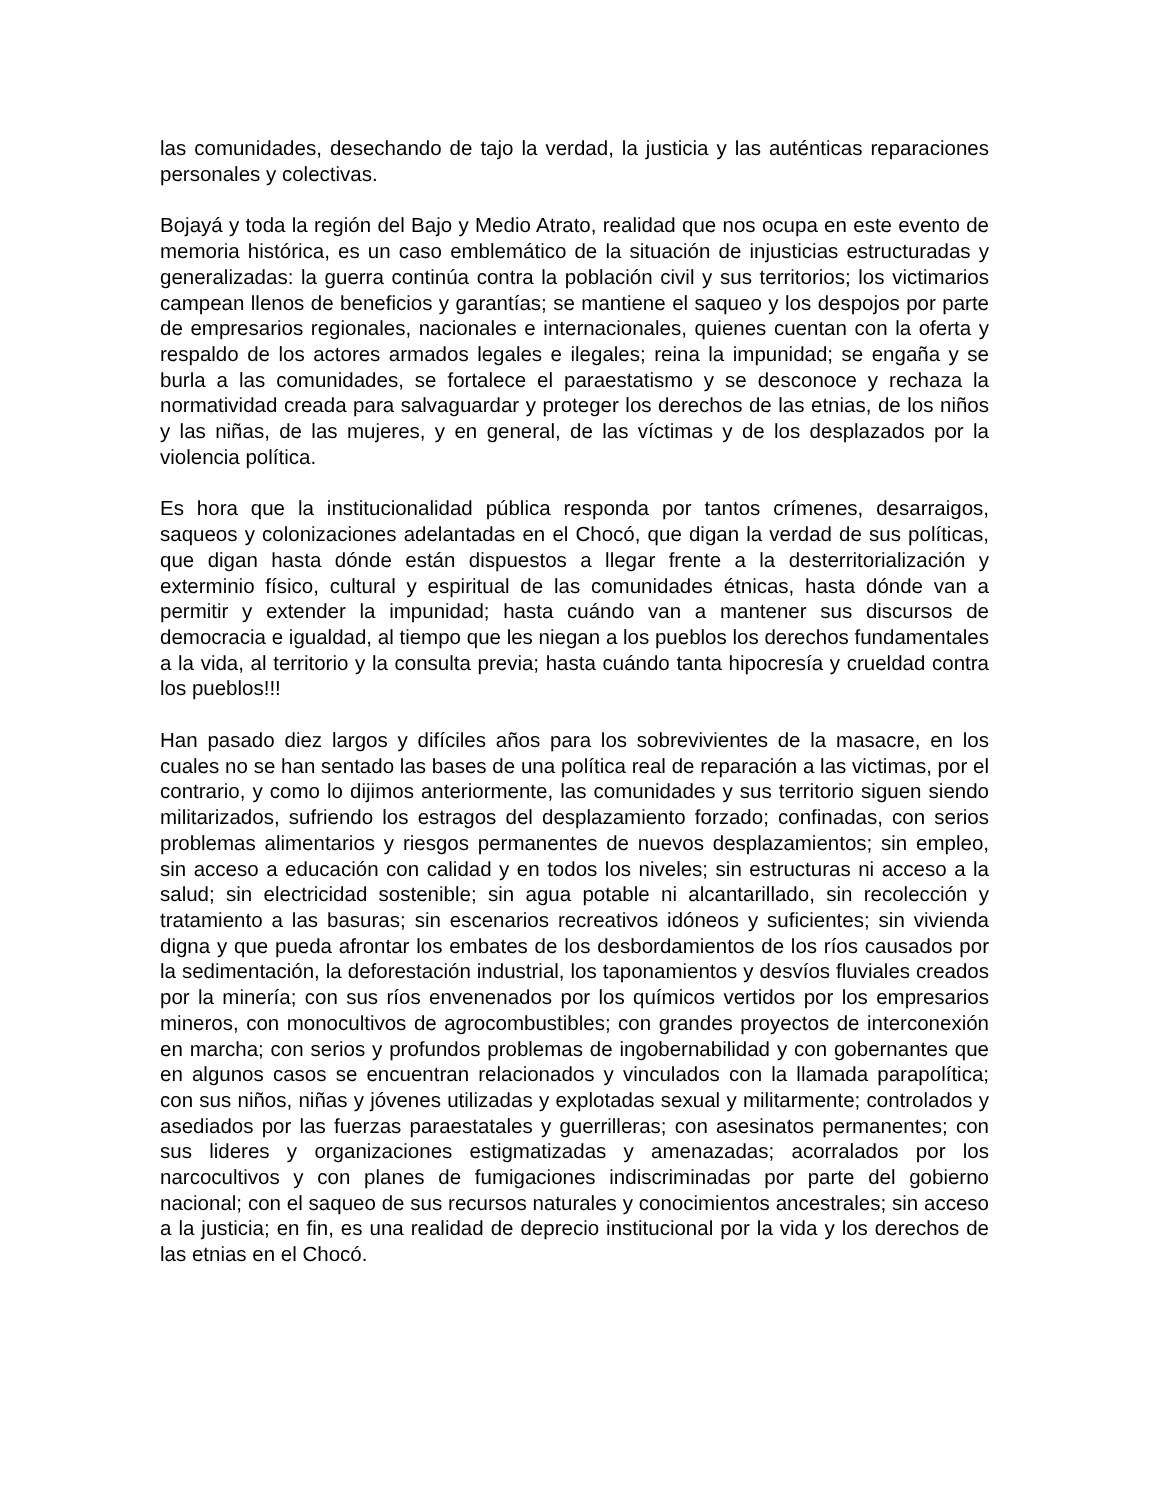las comunidades, desechando de tajo la verdad, la justicia y las auténticas reparaciones personales y colectivas.
Bojayá y toda la región del Bajo y Medio Atrato, realidad que nos ocupa en este evento de memoria histórica, es un caso emblemático de la situación de injusticias estructuradas y generalizadas: la guerra continúa contra la población civil y sus territorios; los victimarios campean llenos de beneficios y garantías; se mantiene el saqueo y los despojos por parte de empresarios regionales, nacionales e internacionales, quienes cuentan con la oferta y respaldo de los actores armados legales e ilegales; reina la impunidad; se engaña y se burla a las comunidades, se fortalece el paraestatismo y se desconoce y rechaza la normatividad creada para salvaguardar y proteger los derechos de las etnias, de los niños y las niñas, de las mujeres, y en general, de las víctimas y de los desplazados por la violencia política.
Es hora que la institucionalidad pública responda por tantos crímenes, desarraigos, saqueos y colonizaciones adelantadas en el Chocó, que digan la verdad de sus políticas, que digan hasta dónde están dispuestos a llegar frente a la desterritorialización y exterminio físico, cultural y espiritual de las comunidades étnicas, hasta dónde van a permitir y extender la impunidad; hasta cuándo van a mantener sus discursos de democracia e igualdad, al tiempo que les niegan a los pueblos los derechos fundamentales a la vida, al territorio y la consulta previa; hasta cuándo tanta hipocresía y crueldad contra los pueblos!!!
Han pasado diez largos y difíciles años para los sobrevivientes de la masacre, en los cuales no se han sentado las bases de una política real de reparación a las victimas, por el contrario, y como lo dijimos anteriormente, las comunidades y sus territorio siguen siendo militarizados, sufriendo los estragos del desplazamiento forzado; confinadas, con serios problemas alimentarios y riesgos permanentes de nuevos desplazamientos; sin empleo, sin acceso a educación con calidad y en todos los niveles; sin estructuras ni acceso a la salud; sin electricidad sostenible; sin agua potable ni alcantarillado, sin recolección y tratamiento a las basuras; sin escenarios recreativos idóneos y suficientes; sin vivienda digna y que pueda afrontar los embates de los desbordamientos de los ríos causados por la sedimentación, la deforestación industrial, los taponamientos y desvíos fluviales creados por la minería; con sus ríos envenenados por los químicos vertidos por los empresarios mineros, con monocultivos de agrocombustibles; con grandes proyectos de interconexión en marcha; con serios y profundos problemas de ingobernabilidad y con gobernantes que en algunos casos se encuentran relacionados y vinculados con la llamada parapolítica; con sus niños, niñas y jóvenes utilizadas y explotadas sexual y militarmente; controlados y asediados por las fuerzas paraestatales y guerrilleras; con asesinatos permanentes; con sus lideres y organizaciones estigmatizadas y amenazadas; acorralados por los narcocultivos y con planes de fumigaciones indiscriminadas por parte del gobierno nacional; con el saqueo de sus recursos naturales y conocimientos ancestrales; sin acceso a la justicia; en fin, es una realidad de deprecio institucional por la vida y los derechos de las etnias en el Chocó.